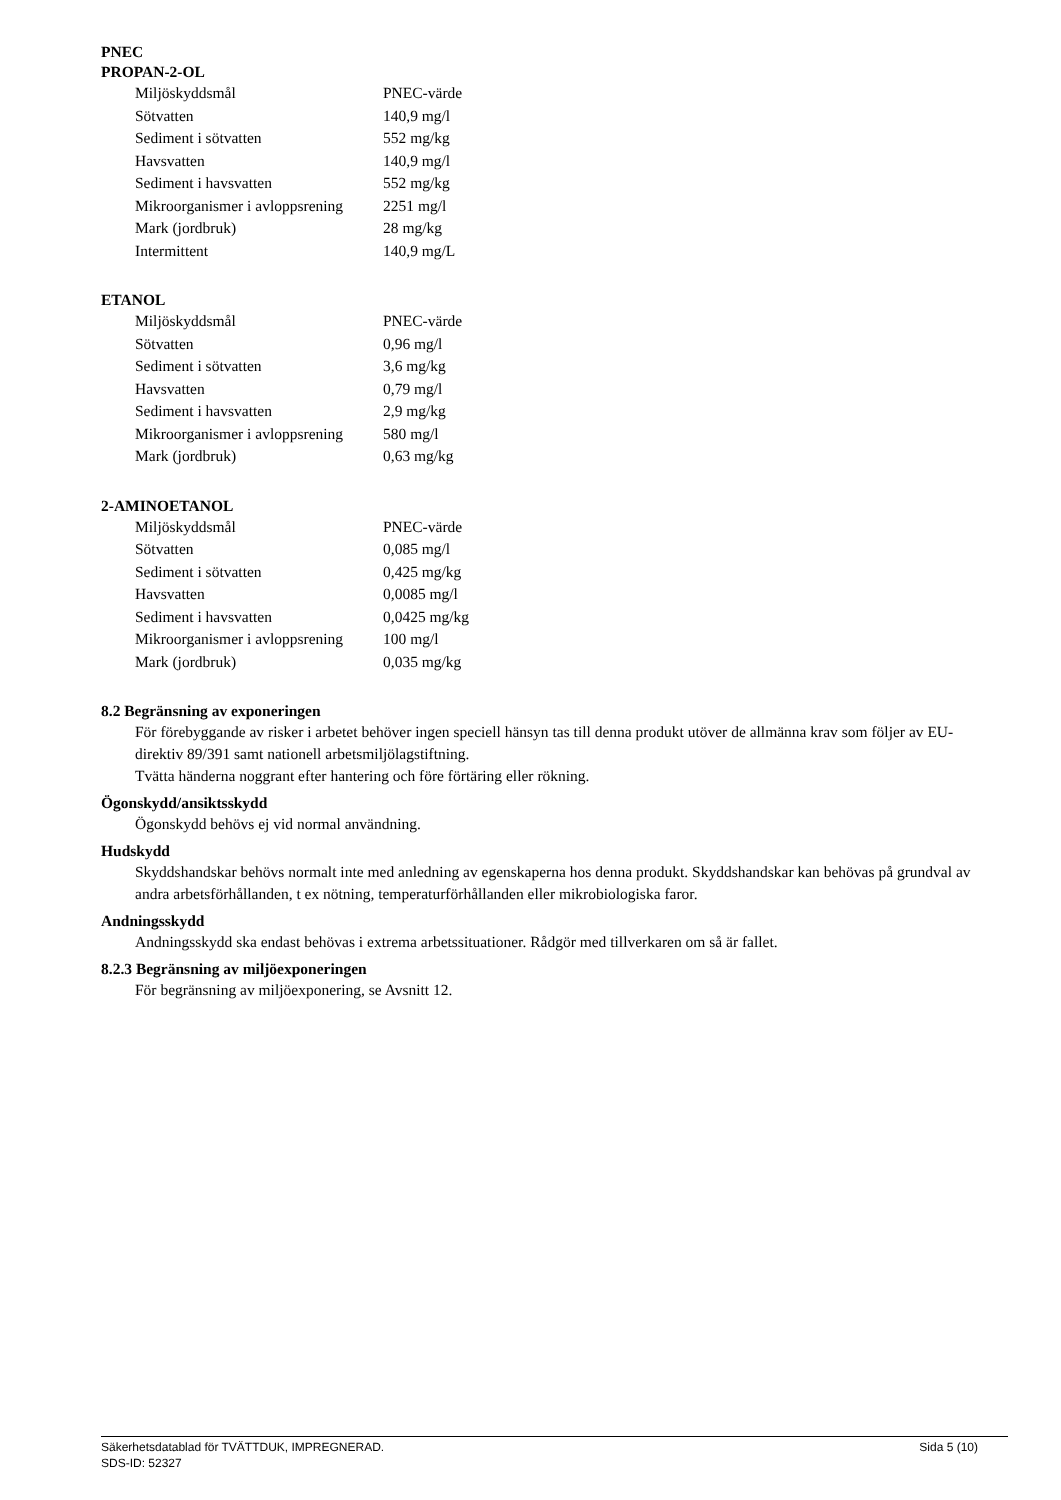PNEC
PROPAN-2-OL
| Miljöskyddsmål | PNEC-värde |
| Sötvatten | 140,9 mg/l |
| Sediment i sötvatten | 552 mg/kg |
| Havsvatten | 140,9 mg/l |
| Sediment i havsvatten | 552 mg/kg |
| Mikroorganismer i avloppsrening | 2251 mg/l |
| Mark (jordbruk) | 28 mg/kg |
| Intermittent | 140,9 mg/L |
ETANOL
| Miljöskyddsmål | PNEC-värde |
| Sötvatten | 0,96 mg/l |
| Sediment i sötvatten | 3,6 mg/kg |
| Havsvatten | 0,79 mg/l |
| Sediment i havsvatten | 2,9 mg/kg |
| Mikroorganismer i avloppsrening | 580 mg/l |
| Mark (jordbruk) | 0,63 mg/kg |
2-AMINOETANOL
| Miljöskyddsmål | PNEC-värde |
| Sötvatten | 0,085 mg/l |
| Sediment i sötvatten | 0,425 mg/kg |
| Havsvatten | 0,0085 mg/l |
| Sediment i havsvatten | 0,0425 mg/kg |
| Mikroorganismer i avloppsrening | 100 mg/l |
| Mark (jordbruk) | 0,035 mg/kg |
8.2 Begränsning av exponeringen
För förebyggande av risker i arbetet behöver ingen speciell hänsyn tas till denna produkt utöver de allmänna krav som följer av EU-direktiv 89/391 samt nationell arbetsmiljölagstiftning.
Tvätta händerna noggrant efter hantering och före förtäring eller rökning.
Ögonskydd/ansiktsskydd
Ögonskydd behövs ej vid normal användning.
Hudskydd
Skyddshandskar behövs normalt inte med anledning av egenskaperna hos denna produkt. Skyddshandskar kan behövas på grundval av andra arbetsförhållanden, t ex nötning, temperaturförhållanden eller mikrobiologiska faror.
Andningsskydd
Andningsskydd ska endast behövas i extrema arbetssituationer. Rådgör med tillverkaren om så är fallet.
8.2.3 Begränsning av miljöexponeringen
För begränsning av miljöexponering, se Avsnitt 12.
Säkerhetsdatablad för TVÄTTDUK, IMPREGNERAD. Sida 5 (10)
SDS-ID: 52327